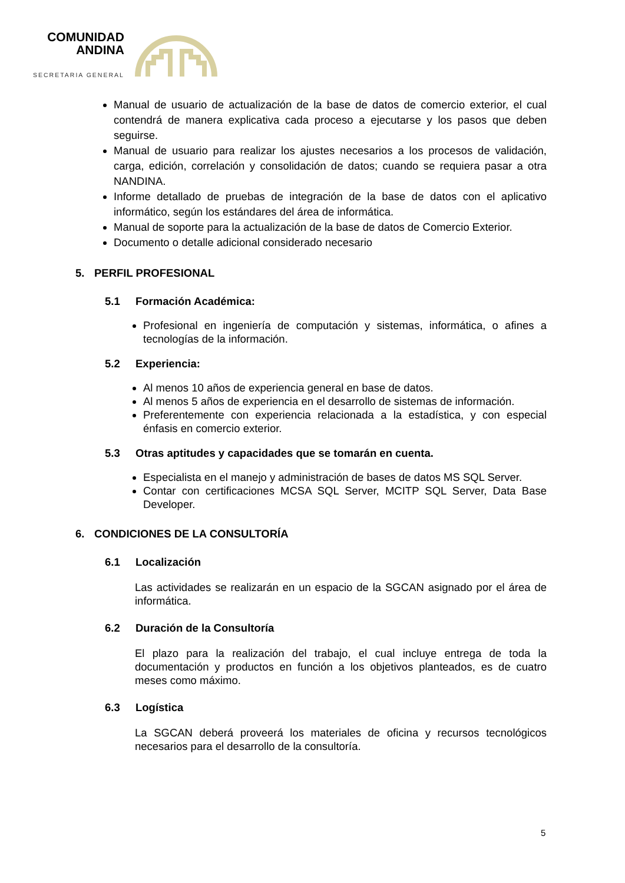COMUNIDAD
ANDINA
SECRETARIA GENERAL
Manual de usuario de actualización de la base de datos de comercio exterior, el cual contendrá de manera explicativa cada proceso a ejecutarse y los pasos que deben seguirse.
Manual de usuario para realizar los ajustes necesarios a los procesos de validación, carga, edición, correlación y consolidación de datos; cuando se requiera pasar a otra NANDINA.
Informe detallado de pruebas de integración de la base de datos con el aplicativo informático, según los estándares del área de informática.
Manual de soporte para la actualización de la base de datos de Comercio Exterior.
Documento o detalle adicional considerado necesario
5. PERFIL PROFESIONAL
5.1 Formación Académica:
Profesional en ingeniería de computación y sistemas, informática, o afines a tecnologías de la información.
5.2 Experiencia:
Al menos 10 años de experiencia general en base de datos.
Al menos 5 años de experiencia en el desarrollo de sistemas de información.
Preferentemente con experiencia relacionada a la estadística, y con especial énfasis en comercio exterior.
5.3 Otras aptitudes y capacidades que se tomarán en cuenta.
Especialista en el manejo y administración de bases de datos MS SQL Server.
Contar con certificaciones MCSA SQL Server, MCITP SQL Server, Data Base Developer.
6. CONDICIONES DE LA CONSULTORÍA
6.1 Localización
Las actividades se realizarán en un espacio de la SGCAN asignado por el área de informática.
6.2 Duración de la Consultoría
El plazo para la realización del trabajo, el cual incluye entrega de toda la documentación y productos en función a los objetivos planteados, es de cuatro meses como máximo.
6.3 Logística
La SGCAN deberá proveerá los materiales de oficina y recursos tecnológicos necesarios para el desarrollo de la consultoría.
5